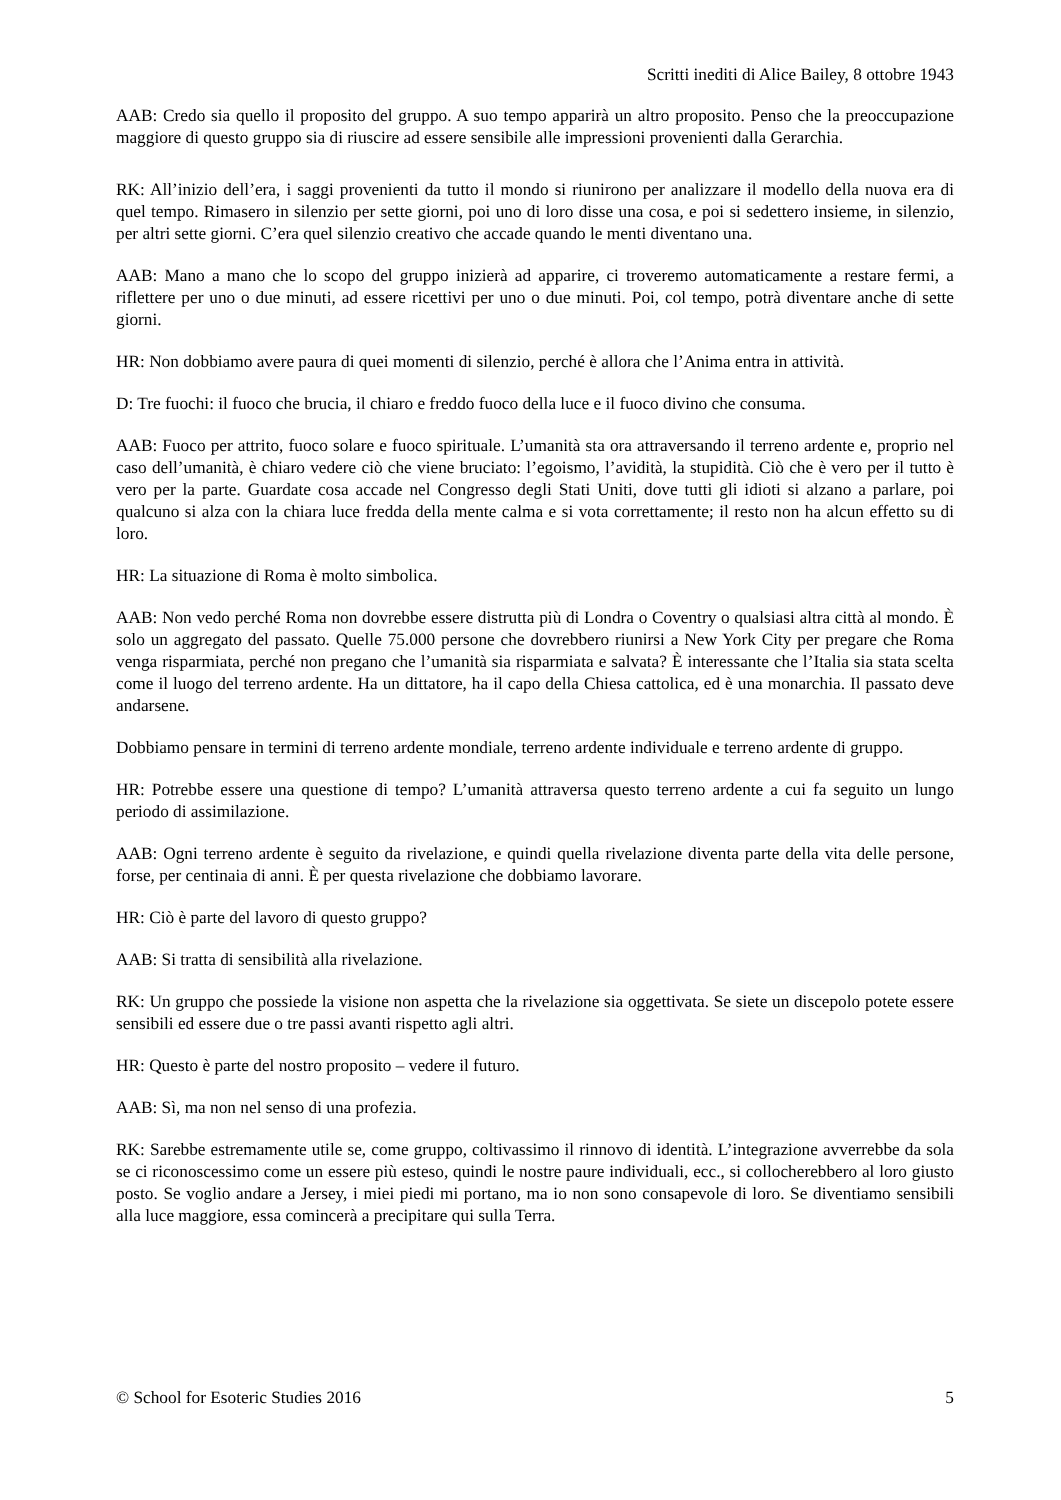Scritti inediti di Alice Bailey, 8 ottobre 1943
AAB: Credo sia quello il proposito del gruppo. A suo tempo apparirà un altro proposito. Penso che la preoccupazione maggiore di questo gruppo sia di riuscire ad essere sensibile alle impressioni provenienti dalla Gerarchia.
RK: All’inizio dell’era, i saggi provenienti da tutto il mondo si riunirono per analizzare il modello della nuova era di quel tempo. Rimasero in silenzio per sette giorni, poi uno di loro disse una cosa, e poi si sedettero insieme, in silenzio, per altri sette giorni. C’era quel silenzio creativo che accade quando le menti diventano una.
AAB: Mano a mano che lo scopo del gruppo inizierà ad apparire, ci troveremo automaticamente a restare fermi, a riflettere per uno o due minuti, ad essere ricettivi per uno o due minuti. Poi, col tempo, potrà diventare anche di sette giorni.
HR: Non dobbiamo avere paura di quei momenti di silenzio, perché è allora che l’Anima entra in attività.
D: Tre fuochi: il fuoco che brucia, il chiaro e freddo fuoco della luce e il fuoco divino che consuma.
AAB: Fuoco per attrito, fuoco solare e fuoco spirituale. L’umanità sta ora attraversando il terreno ardente e, proprio nel caso dell’umanità, è chiaro vedere ciò che viene bruciato: l’egoismo, l’avidità, la stupidità. Ciò che è vero per il tutto è vero per la parte. Guardate cosa accade nel Congresso degli Stati Uniti, dove tutti gli idioti si alzano a parlare, poi qualcuno si alza con la chiara luce fredda della mente calma e si vota correttamente; il resto non ha alcun effetto su di loro.
HR: La situazione di Roma è molto simbolica.
AAB: Non vedo perché Roma non dovrebbe essere distrutta più di Londra o Coventry o qualsiasi altra città al mondo. È solo un aggregato del passato. Quelle 75.000 persone che dovrebbero riunirsi a New York City per pregare che Roma venga risparmiata, perché non pregano che l’umanità sia risparmiata e salvata? È interessante che l’Italia sia stata scelta come il luogo del terreno ardente. Ha un dittatore, ha il capo della Chiesa cattolica, ed è una monarchia. Il passato deve andarsene.
Dobbiamo pensare in termini di terreno ardente mondiale, terreno ardente individuale e terreno ardente di gruppo.
HR: Potrebbe essere una questione di tempo? L’umanità attraversa questo terreno ardente a cui fa seguito un lungo periodo di assimilazione.
AAB: Ogni terreno ardente è seguito da rivelazione, e quindi quella rivelazione diventa parte della vita delle persone, forse, per centinaia di anni. È per questa rivelazione che dobbiamo lavorare.
HR: Ciò è parte del lavoro di questo gruppo?
AAB: Si tratta di sensibilità alla rivelazione.
RK: Un gruppo che possiede la visione non aspetta che la rivelazione sia oggettivata. Se siete un discepolo potete essere sensibili ed essere due o tre passi avanti rispetto agli altri.
HR: Questo è parte del nostro proposito – vedere il futuro.
AAB: Sì, ma non nel senso di una profezia.
RK: Sarebbe estremamente utile se, come gruppo, coltivassimo il rinnovo di identità. L’integrazione avverrebbe da sola se ci riconoscessimo come un essere più esteso, quindi le nostre paure individuali, ecc., si collocherebbero al loro giusto posto. Se voglio andare a Jersey, i miei piedi mi portano, ma io non sono consapevole di loro. Se diventiamo sensibili alla luce maggiore, essa comincerà a precipitare qui sulla Terra.
© School for Esoteric Studies 2016 5